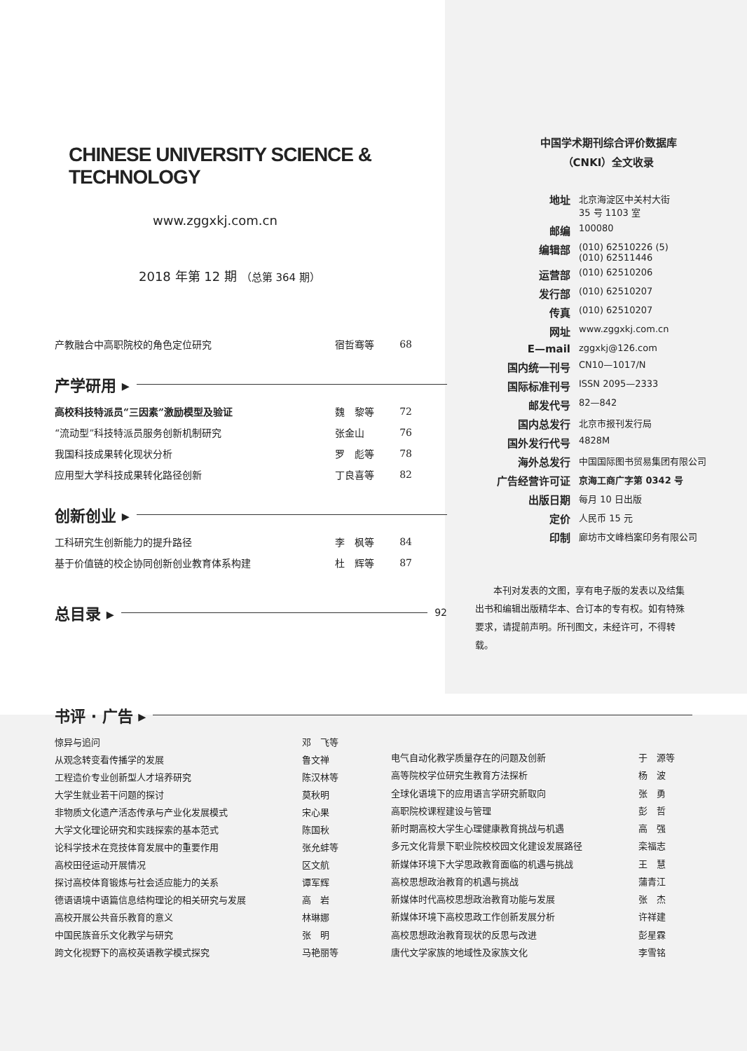CHINESE UNIVERSITY SCIENCE & TECHNOLOGY
www.zggxkj.com.cn
2018 年第 12 期 （总第 364 期）
| 产教融合中高职院校的角色定位研究 | 宿哲骞等 | 68 |
产学研用 ▸
| 高校科技特派员“三因素”激励模型及验证 | 魏 黎等 | 72 |
| “流动型”科技特派员服务创新机制研究 | 张金山 | 76 |
| 我国科技成果转化现状分析 | 罗 彪等 | 78 |
| 应用型大学科技成果转化路径创新 | 丁良喜等 | 82 |
创新创业 ▸
| 工科研究生创新能力的提升路径 | 李 枫等 | 84 |
| 基于价值链的校企协同创新创业教育体系构建 | 杜 辉等 | 87 |
总目录 ▸ 92
中国学术期刊综合评价数据库
（CNKI）全文收录
| 地址 | 北京海淀区中关村大街 35 号 1103 室 |
| 邮编 | 100080 |
| 编辑部 | (010) 62510226 (5) (010) 62511446 |
| 运营部 | (010) 62510206 |
| 发行部 | (010) 62510207 |
| 传真 | (010) 62510207 |
| 网址 | www.zggxkj.com.cn |
| E—mail | zggxkj@126.com |
| 国内统一刊号 | CN10—1017/N |
| 国际标准刊号 | ISSN 2095—2333 |
| 邮发代号 | 82—842 |
| 国内总发行 | 北京市报刊发行局 |
| 国外发行代号 | 4828M |
| 海外总发行 | 中国国际图书贸易集团有限公司 |
| 广告经营许可证 | 京海工商广字第 0342 号 |
| 出版日期 | 每月 10 日出版 |
| 定价 | 人民币 15 元 |
| 印制 | 廊坊市文峰档案印务有限公司 |
本刊对发表的文图，享有电子版的发表以及结集出书和编辑出版精华本、合订本的专有权。如有特殊要求，请提前声明。所刊图文，未经许可，不得转载。
书评 · 广告 ▸
| 惊异与追问 | 邓 飞等 |
| 从观念转变看传播学的发展 | 鲁文禅 |
| 工程造价专业创新型人才培养研究 | 陈汉林等 |
| 大学生就业若干问题的探讨 | 莫秋明 |
| 非物质文化遗产活态传承与产业化发展模式 | 宋心果 |
| 大学文化理论研究和实践探索的基本范式 | 陈国秋 |
| 论科学技术在竞技体育发展中的重要作用 | 张允蚌等 |
| 高校田径运动开展情况 | 区文航 |
| 探讨高校体育锻炼与社会适应能力的关系 | 谭军辉 |
| 德语语境中语篇信息结构理论的相关研究与发展 | 高 岩 |
| 高校开展公共音乐教育的意义 | 林琳娜 |
| 中国民族音乐文化教学与研究 | 张 明 |
| 跨文化视野下的高校英语教学模式探究 | 马艳丽等 |
| 电气自动化教学质量存在的问题及创新 | 于 源等 |
| 高等院校学位研究生教育方法探析 | 杨 波 |
| 全球化语境下的应用语言学研究新取向 | 张 勇 |
| 高职院校课程建设与管理 | 彭 哲 |
| 新时期高校大学生心理健康教育挑战与机遇 | 高 强 |
| 多元文化背景下职业院校校园文化建设发展路径 | 栾福志 |
| 新媒体环境下大学思政教育面临的机遇与挑战 | 王 慧 |
| 高校思想政治教育的机遇与挑战 | 蒲青江 |
| 新媒体时代高校思想政治教育功能与发展 | 张 杰 |
| 新媒体环境下高校思政工作创新发展分析 | 许祥建 |
| 高校思想政治教育现状的反思与改进 | 彭星霖 |
| 唐代文学家族的地域性及家族文化 | 李雪铭 |